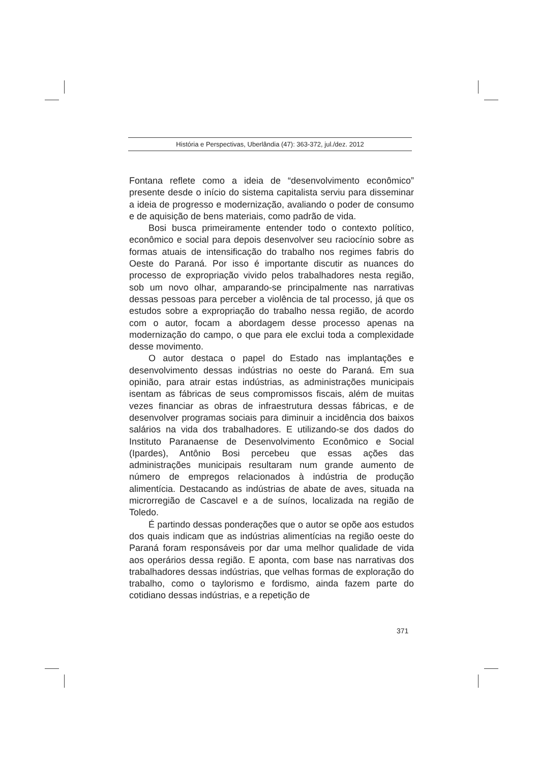História e Perspectivas, Uberlândia (47): 363-372, jul./dez. 2012
Fontana reflete como a ideia de “desenvolvimento econômico” presente desde o início do sistema capitalista serviu para disseminar a ideia de progresso e modernização, avaliando o poder de consumo e de aquisição de bens materiais, como padrão de vida.
Bosi busca primeiramente entender todo o contexto político, econômico e social para depois desenvolver seu raciocínio sobre as formas atuais de intensificação do trabalho nos regimes fabris do Oeste do Paraná. Por isso é importante discutir as nuances do processo de expropriação vivido pelos trabalhadores nesta região, sob um novo olhar, amparando-se principalmente nas narrativas dessas pessoas para perceber a violência de tal processo, já que os estudos sobre a expropriação do trabalho nessa região, de acordo com o autor, focam a abordagem desse processo apenas na modernização do campo, o que para ele exclui toda a complexidade desse movimento.
O autor destaca o papel do Estado nas implantações e desenvolvimento dessas indústrias no oeste do Paraná. Em sua opinião, para atrair estas indústrias, as administrações municipais isentam as fábricas de seus compromissos fiscais, além de muitas vezes financiar as obras de infraestrutura dessas fábricas, e de desenvolver programas sociais para diminuir a incidência dos baixos salários na vida dos trabalhadores. E utilizando-se dos dados do Instituto Paranaense de Desenvolvimento Econômico e Social (Ipardes), Antônio Bosi percebeu que essas ações das administrações municipais resultaram num grande aumento de número de empregos relacionados à indústria de produção alimentícia. Destacando as indústrias de abate de aves, situada na microrregião de Cascavel e a de suínos, localizada na região de Toledo.
É partindo dessas ponderações que o autor se opõe aos estudos dos quais indicam que as indústrias alimentícias na região oeste do Paraná foram responsáveis por dar uma melhor qualidade de vida aos operários dessa região. E aponta, com base nas narrativas dos trabalhadores dessas indústrias, que velhas formas de exploração do trabalho, como o taylorismo e fordismo, ainda fazem parte do cotidiano dessas indústrias, e a repetição de
371